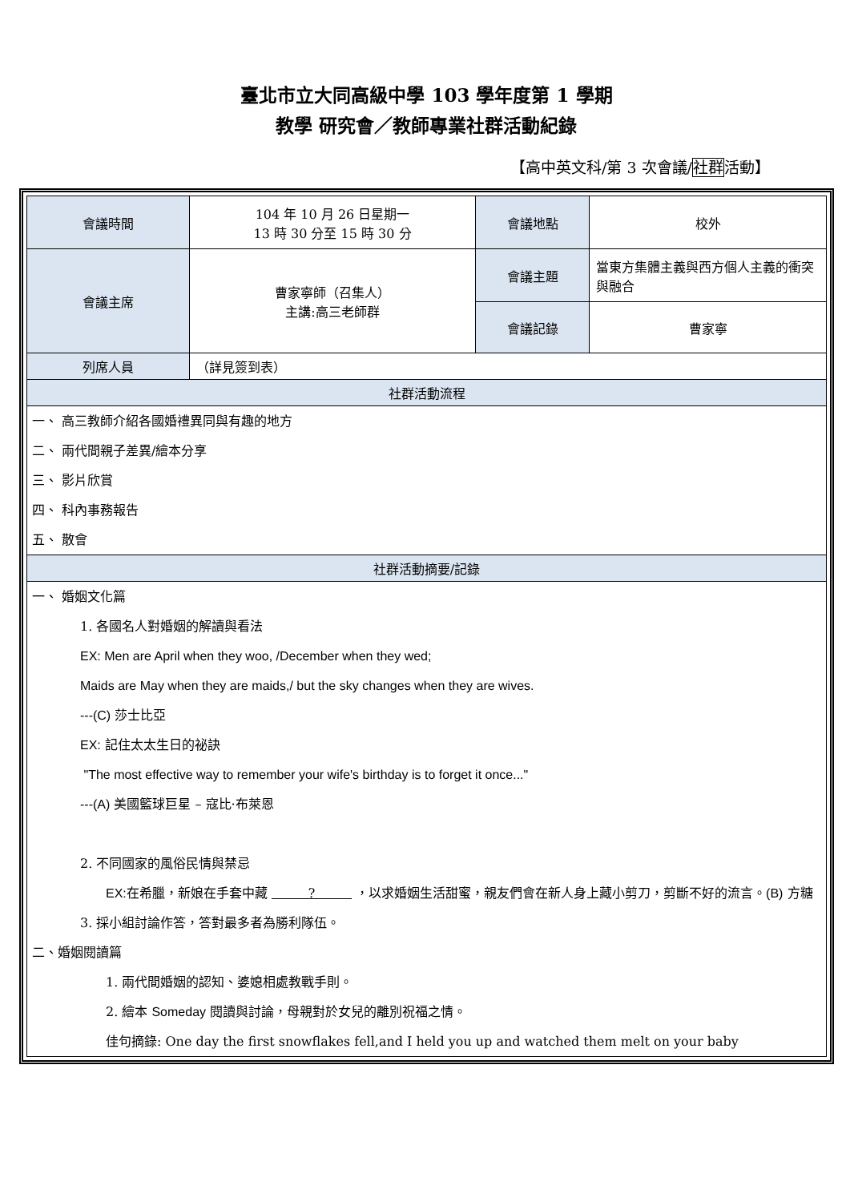臺北市立大同高級中學 103 學年度第 1 學期
教學 研究會／教師專業社群活動紀錄
【高中英文科/第 3 次會議/社群活動】
| 會議時間 | 104 年 10 月 26 日星期一 13 時 30 分至 15 時 30 分 | 會議地點 | 校外 |
| 會議主席 | 曹家寧師（召集人） 主講:高三老師群 | 會議主題 | 當東方集體主義與西方個人主義的衝突與融合 |
| | | 會議記錄 | 曹家寧 |
| 列席人員 | （詳見簽到表） | | |
| 社群活動流程 | | | |
| 一、 高三教師介紹各國婚禮異同與有趣的地方 二、 兩代間親子差異/繪本分享 三、 影片欣賞 四、 科內事務報告 五、 散會 | | | |
| 社群活動摘要/記錄 | | | |
| 一、 婚姻文化篇 1. 各國名人對婚姻的解讀與看法 EX: Men are April when they woo, /December when they wed; Maids are May when they are maids,/ but the sky changes when they are wives. ---(C) 莎士比亞 EX: 記住太太生日的祕訣 "The most effective way to remember your wife's birthday is to forget it once..." ---(A) 美國籃球巨星 – 寇比·布萊恩 2. 不同國家的風俗民情與禁忌 EX: 在希臘，新娘在手套中藏 ? ，以求婚姻生活甜蜜，親友們會在新人身上藏小剪刀，剪斷不好的流言。 (B) 方糖 3. 採小組討論作答，答對最多者為勝利隊伍。 二、婚姻閱讀篇 1. 兩代間婚姻的認知、婆媳相處教戰手則。 2. 繪本 Someday 閱讀與討論，母親對於女兒的離別祝福之情。 佳句摘錄: One day the first snowflakes fell,and I held you up and watched them melt on your baby | | | |